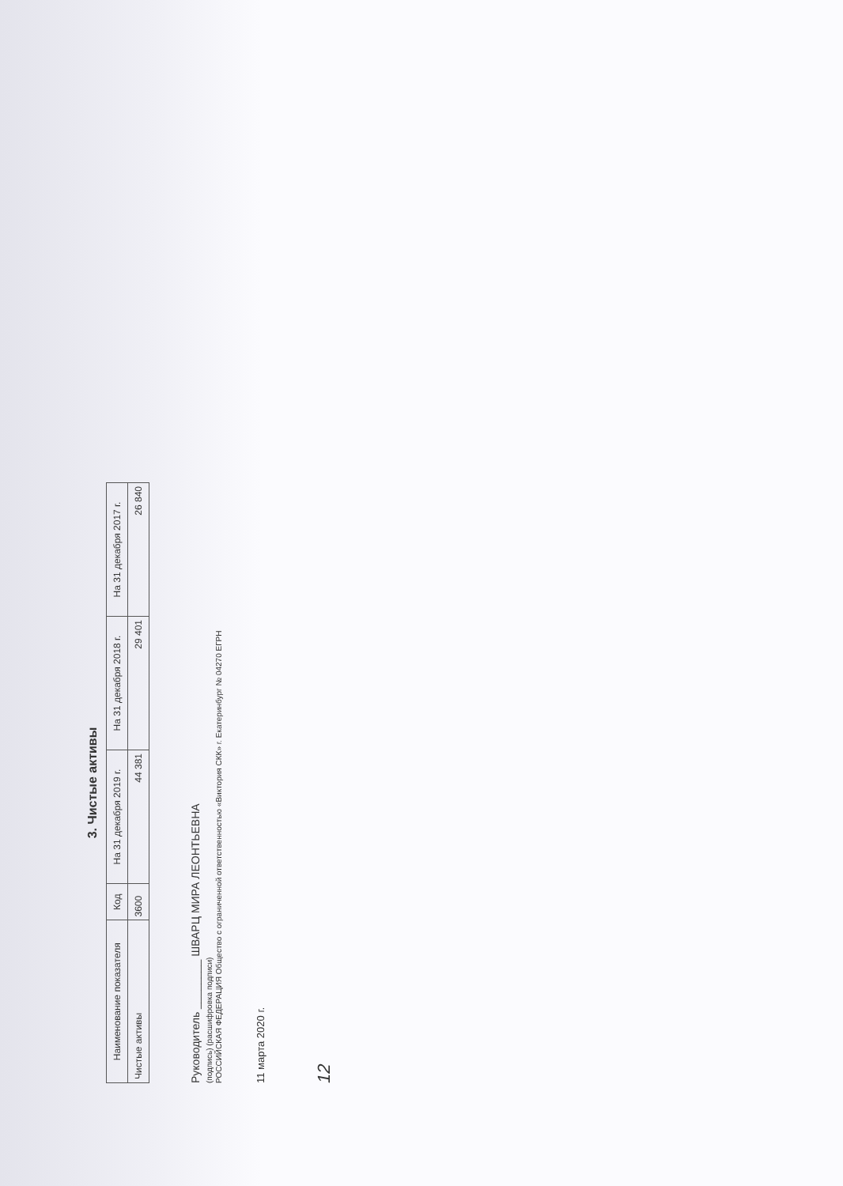3. Чистые активы
| Наименование показателя | Код | На 31 декабря 2019 г. | На 31 декабря 2018 г. | На 31 декабря 2017 г. |
| --- | --- | --- | --- | --- |
| Чистые активы | 3600 | 44 381 | 29 401 | 26 840 |
Руководитель ________ ШВАРЦ МИРА ЛЕОНТЬЕВНА
(подпись) (расшифровка подписи)
РОССИЙСКАЯ ФЕДЕРАЦИЯ Общество с ограниченной ответственностью «Виктория СКК» г. Екатеринбург № 04270 ЕГРН
11 марта 2020 г.
12